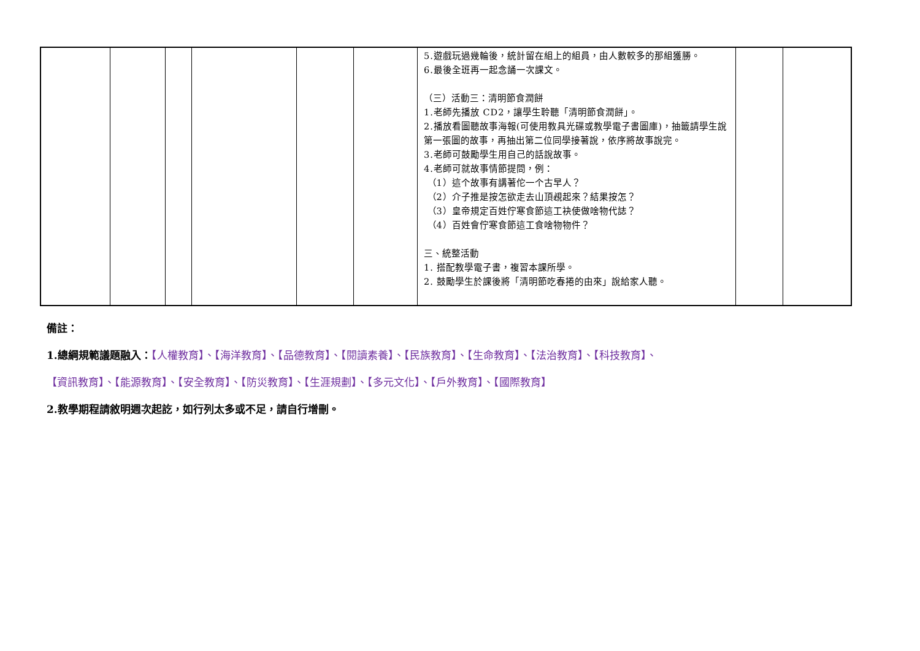| | | | | | | 5.遊戲玩過幾輪後，統計留在組上的組員，由人數較多的那組獲勝。 6.最後全班再一起念誦一次課文。 （三）活動三：清明節食潤餅 1.老師先播放 CD2，讓學生聆聽「清明節食潤餅」。 2.播放看圖聽故事海報(可使用教具光碟或教學電子書圖庫)，抽籤請學生說第一張圖的故事，再抽出第二位同學接著說，依序將故事說完。 3.老師可鼓勵學生用自己的話說故事。 4.老師可就故事情節提問，例： （1）這个故事有講著佗一个古早人？ （2）介子推是按怎欲走去山頂覕起來？結果按怎？ （3）皇帝規定百姓佇寒食節這工袂使做啥物代誌？ （4）百姓會佇寒食節這工食啥物物件？ 三、統整活動 1. 搭配教學電子書，複習本課所學。 2. 鼓勵學生於課後將「清明節吃春捲的由來」說給家人聽。 | | |
備註：
1.總綱規範議題融入：【人權教育】、【海洋教育】、【品德教育】、【閱讀素養】、【民族教育】、【生命教育】、【法治教育】、【科技教育】、
【資訊教育】、【能源教育】、【安全教育】、【防災教育】、【生涯規劃】、【多元文化】、【戶外教育】、【國際教育】
2.教學期程請敘明週次起訖，如行列太多或不足，請自行增刪。